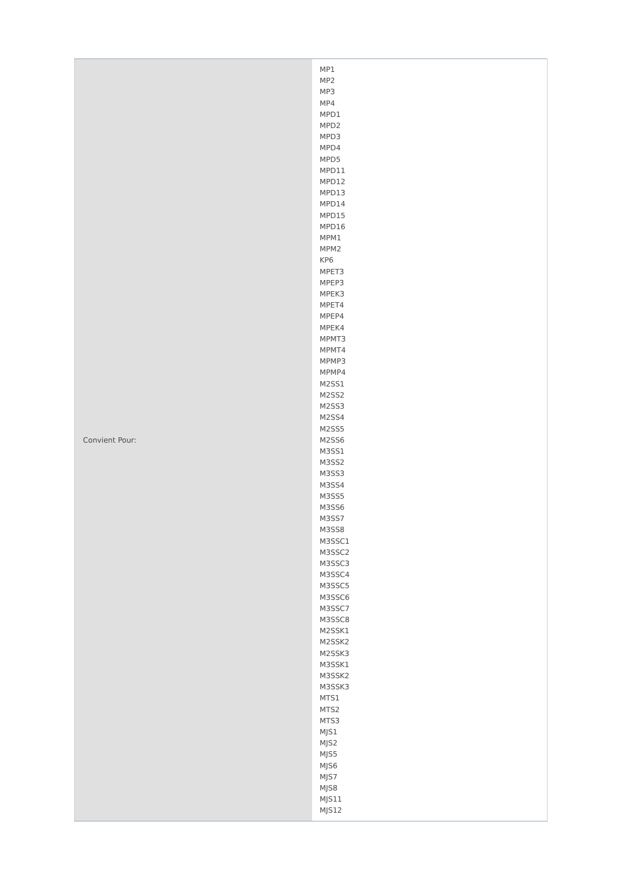| Convient Pour: | MP1 MP2 MP3 MP4 MPD1 MPD2 MPD3 MPD4 MPD5 MPD11 MPD12 MPD13 MPD14 MPD15 MPD16 MPM1 MPM2 KP6 MPET3 MPEP3 MPEK3 MPET4 MPEP4 MPEK4 MPMT3 MPMT4 MPMP3 MPMP4 M2SS1 M2SS2 M2SS3 M2SS4 M2SS5 M2SS6 M3SS1 M3SS2 M3SS3 M3SS4 M3SS5 M3SS6 M3SS7 M3SS8 M3SSC1 M3SSC2 M3SSC3 M3SSC4 M3SSC5 M3SSC6 M3SSC7 M3SSC8 M2SSK1 M2SSK2 M2SSK3 M3SSK1 M3SSK2 M3SSK3 MTS1 MTS2 MTS3 MJS1 MJS2 MJS5 MJS6 MJS7 MJS8 MJS11 MJS12 |